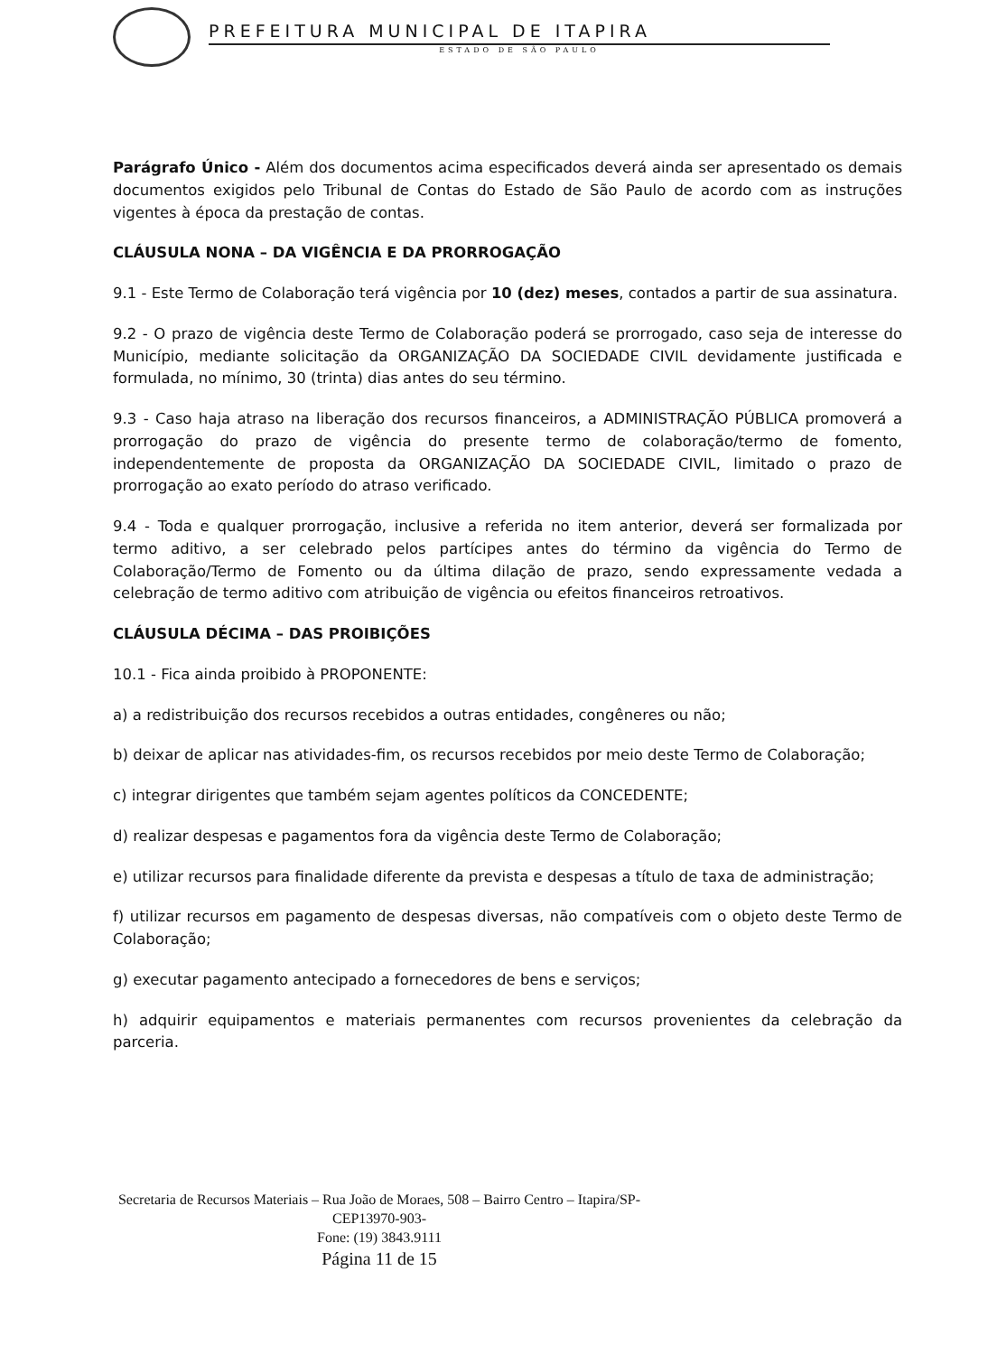PREFEITURA MUNICIPAL DE ITAPIRA
ESTADO DE SÃO PAULO
Parágrafo Único - Além dos documentos acima especificados deverá ainda ser apresentado os demais documentos exigidos pelo Tribunal de Contas do Estado de São Paulo de acordo com as instruções vigentes à época da prestação de contas.
CLÁUSULA NONA – DA VIGÊNCIA E DA PRORROGAÇÃO
9.1 - Este Termo de Colaboração terá vigência por 10 (dez) meses, contados a partir de sua assinatura.
9.2 - O prazo de vigência deste Termo de Colaboração poderá se prorrogado, caso seja de interesse do Município, mediante solicitação da ORGANIZAÇÃO DA SOCIEDADE CIVIL devidamente justificada e formulada, no mínimo, 30 (trinta) dias antes do seu término.
9.3 - Caso haja atraso na liberação dos recursos financeiros, a ADMINISTRAÇÃO PÚBLICA promoverá a prorrogação do prazo de vigência do presente termo de colaboração/termo de fomento, independentemente de proposta da ORGANIZAÇÃO DA SOCIEDADE CIVIL, limitado o prazo de prorrogação ao exato período do atraso verificado.
9.4 - Toda e qualquer prorrogação, inclusive a referida no item anterior, deverá ser formalizada por termo aditivo, a ser celebrado pelos partícipes antes do término da vigência do Termo de Colaboração/Termo de Fomento ou da última dilação de prazo, sendo expressamente vedada a celebração de termo aditivo com atribuição de vigência ou efeitos financeiros retroativos.
CLÁUSULA DÉCIMA – DAS PROIBIÇÕES
10.1 - Fica ainda proibido à PROPONENTE:
a) a redistribuição dos recursos recebidos a outras entidades, congêneres ou não;
b) deixar de aplicar nas atividades-fim, os recursos recebidos por meio deste Termo de Colaboração;
c) integrar dirigentes que também sejam agentes políticos da CONCEDENTE;
d) realizar despesas e pagamentos fora da vigência deste Termo de Colaboração;
e) utilizar recursos para finalidade diferente da prevista e despesas a título de taxa de administração;
f) utilizar recursos em pagamento de despesas diversas, não compatíveis com o objeto deste Termo de Colaboração;
g) executar pagamento antecipado a fornecedores de bens e serviços;
h) adquirir equipamentos e materiais permanentes com recursos provenientes da celebração da parceria.
Secretaria de Recursos Materiais – Rua João de Moraes, 508 – Bairro Centro – Itapira/SP-CEP13970-903-
Fone: (19) 3843.9111
Página 11 de 15